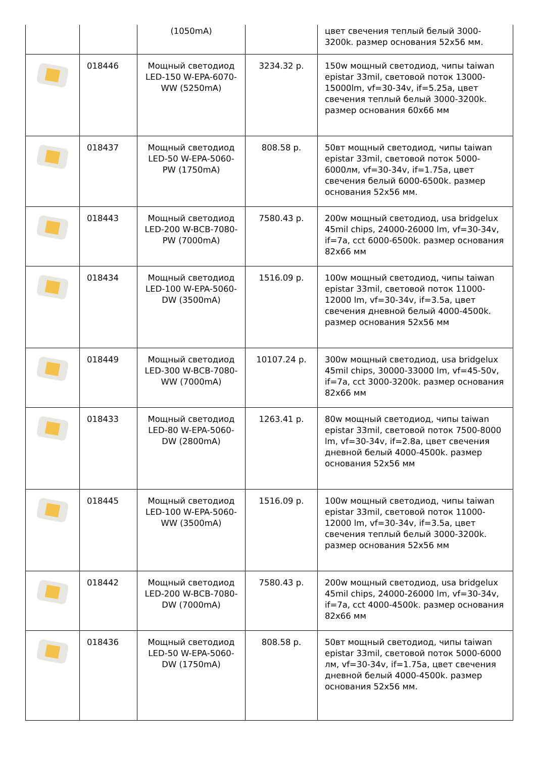| | | (1050mA) | | цвет свечения теплый белый 3000-3200k. размер основания 52x56 мм. |
| | 018446 | Мощный светодиод LED-150 W-EPA-6070-WW (5250mA) | 3234.32 р. | 150w мощный светодиод, чипы taiwan epistar 33mil, световой поток 13000-15000lm, vf=30-34v, if=5.25a, цвет свечения теплый белый 3000-3200k. размер основания 60x66 мм |
| | 018437 | Мощный светодиод LED-50 W-EPA-5060-PW (1750mA) | 808.58 р. | 50вт мощный светодиод, чипы taiwan epistar 33mil, световой поток 5000-6000лм, vf=30-34v, if=1.75a, цвет свечения белый 6000-6500k. размер основания 52x56 мм. |
| | 018443 | Мощный светодиод LED-200 W-BCB-7080-PW (7000mA) | 7580.43 р. | 200w мощный светодиод, usa bridgelux 45mil chips, 24000-26000 lm, vf=30-34v, if=7a, cct 6000-6500k. размер основания 82x66 мм |
| | 018434 | Мощный светодиод LED-100 W-EPA-5060-DW (3500mA) | 1516.09 р. | 100w мощный светодиод, чипы taiwan epistar 33mil, световой поток 11000-12000 lm, vf=30-34v, if=3.5a, цвет свечения дневной белый 4000-4500k. размер основания 52x56 мм |
| | 018449 | Мощный светодиод LED-300 W-BCB-7080-WW (7000mA) | 10107.24 р. | 300w мощный светодиод, usa bridgelux 45mil chips, 30000-33000 lm, vf=45-50v, if=7a, cct 3000-3200k. размер основания 82x66 мм |
| | 018433 | Мощный светодиод LED-80 W-EPA-5060-DW (2800mA) | 1263.41 р. | 80w мощный светодиод, чипы taiwan epistar 33mil, световой поток 7500-8000 lm, vf=30-34v, if=2.8a, цвет свечения дневной белый 4000-4500k. размер основания 52x56 мм |
| | 018445 | Мощный светодиод LED-100 W-EPA-5060-WW (3500mA) | 1516.09 р. | 100w мощный светодиод, чипы taiwan epistar 33mil, световой поток 11000-12000 lm, vf=30-34v, if=3.5a, цвет свечения теплый белый 3000-3200k. размер основания 52x56 мм |
| | 018442 | Мощный светодиод LED-200 W-BCB-7080-DW (7000mA) | 7580.43 р. | 200w мощный светодиод, usa bridgelux 45mil chips, 24000-26000 lm, vf=30-34v, if=7a, cct 4000-4500k. размер основания 82x66 мм |
| | 018436 | Мощный светодиод LED-50 W-EPA-5060-DW (1750mA) | 808.58 р. | 50вт мощный светодиод, чипы taiwan epistar 33mil, световой поток 5000-6000 лм, vf=30-34v, if=1.75a, цвет свечения дневной белый 4000-4500k. размер основания 52x56 мм. |